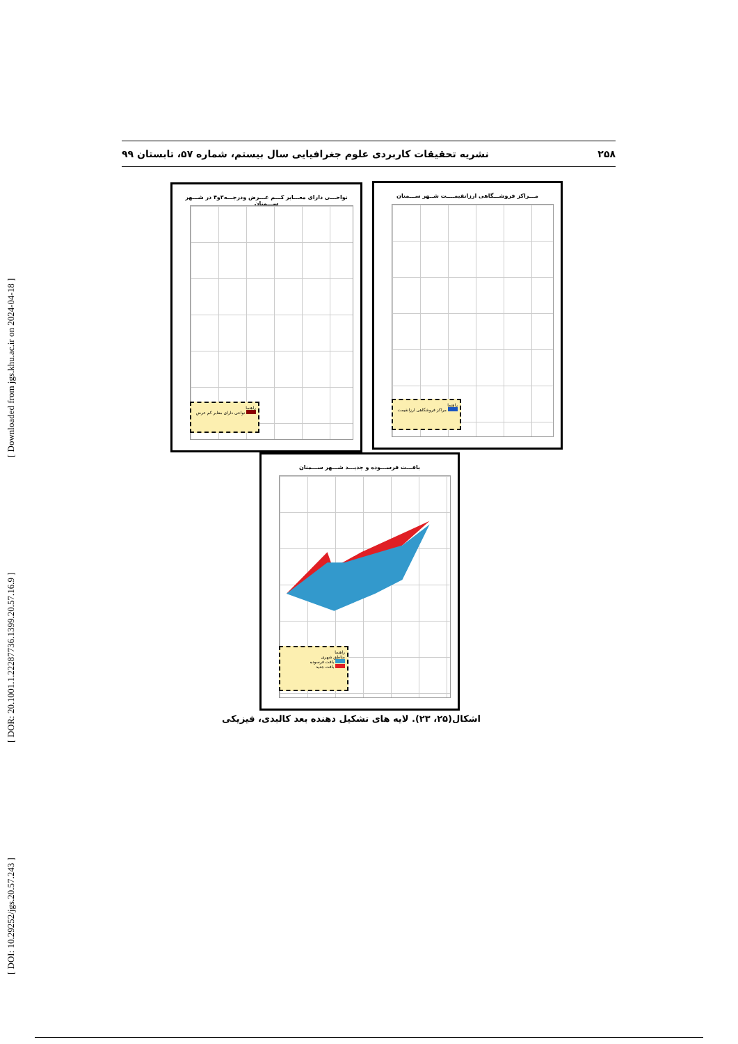[ DOI: 10.29252/jgs.20.57.243 ] [ DOR: 20.1001.1.22287736.1399.20.57.16.9 ] [ Downloaded from jgs.khu.ac.ir on 2024-04-18 ]
۲۵۸ نشریه تحقیقات کاربردی علوم جغرافیایی سال بیستم، شماره ۵۷، تابستان ۹۹
مـــراکز فروشـــگاهی ارزانقیمــــت شــهر ســـمنان
راهنما
مراکز فروشگاهی ارزانقیمت
نواحـــی دارای معـــابر کـــم عـــرض ودرجـــه۳و۴ در شـــهر ســـمنان
راهنما
نواحی دارای معابر کم عرض
بافـــت فرســـوده و جدیـــد شـــهر ســـمنان
راهنما
مناطق شهری
بافت فرسوده
بافت جدید
اشکال(۲۵، ۲۳). لایه های تشکیل دهنده بعد کالبدی، فیزیکی